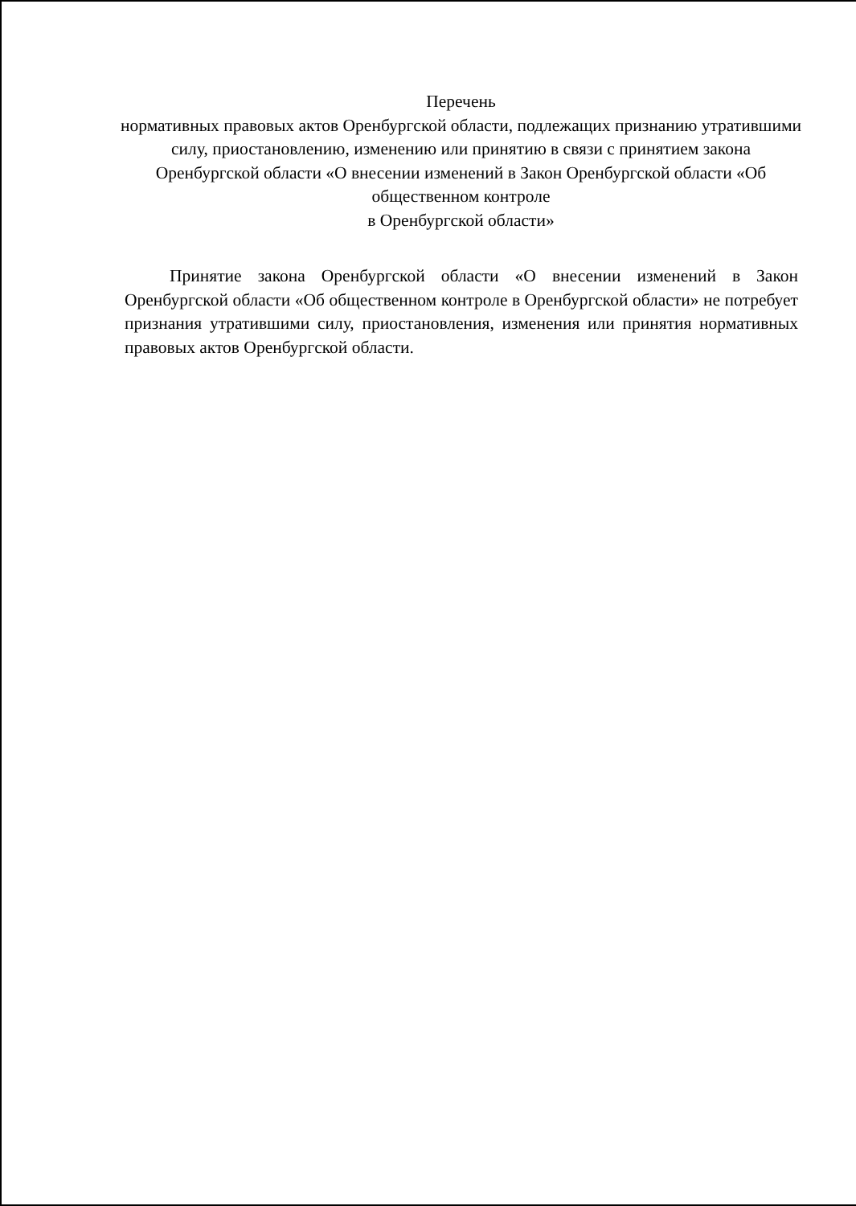Перечень
нормативных правовых актов Оренбургской области, подлежащих признанию утратившими силу, приостановлению, изменению или принятию в связи с принятием закона Оренбургской области «О внесении изменений в Закон Оренбургской области «Об общественном контроле
в Оренбургской области»
Принятие закона Оренбургской области «О внесении изменений в Закон Оренбургской области «Об общественном контроле в Оренбургской области» не потребует признания утратившими силу, приостановления, изменения или принятия нормативных правовых актов Оренбургской области.